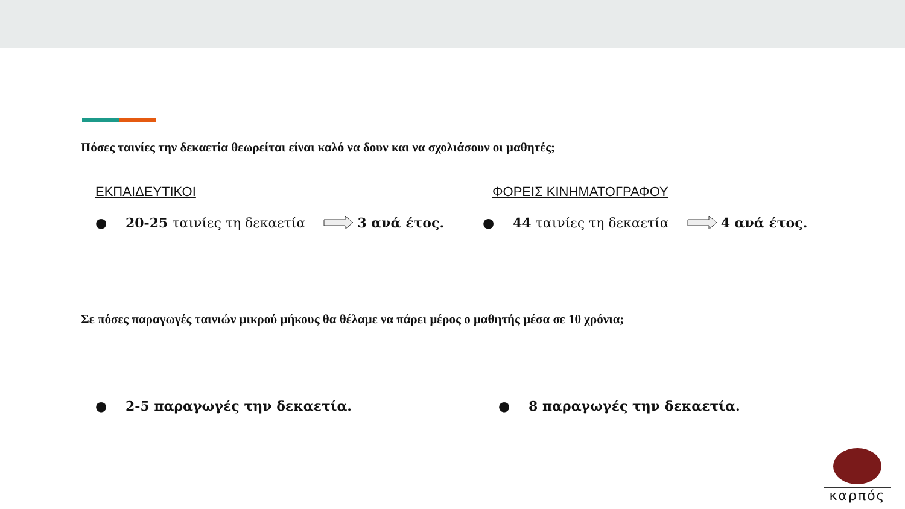Πόσες ταινίες την δεκαετία θεωρείται είναι καλό να δουν και να σχολιάσουν οι μαθητές;
ΕΚΠΑΙΔΕΥΤΙΚΟΙ ΦΟΡΕΙΣ ΚΙΝΗΜΑΤΟΓΡΑΦΟΥ
● 20-25 ταινίες τη δεκαετία 3 ανά έτος.
● 44 ταινίες τη δεκαετία 4 ανά έτος.
Σε πόσες παραγωγές ταινιών μικρού μήκους θα θέλαμε να πάρει μέρος ο μαθητής μέσα σε 10 χρόνια;
● 2-5 παραγωγές την δεκαετία. ● 8 παραγωγές την δεκαετία.
καρπός